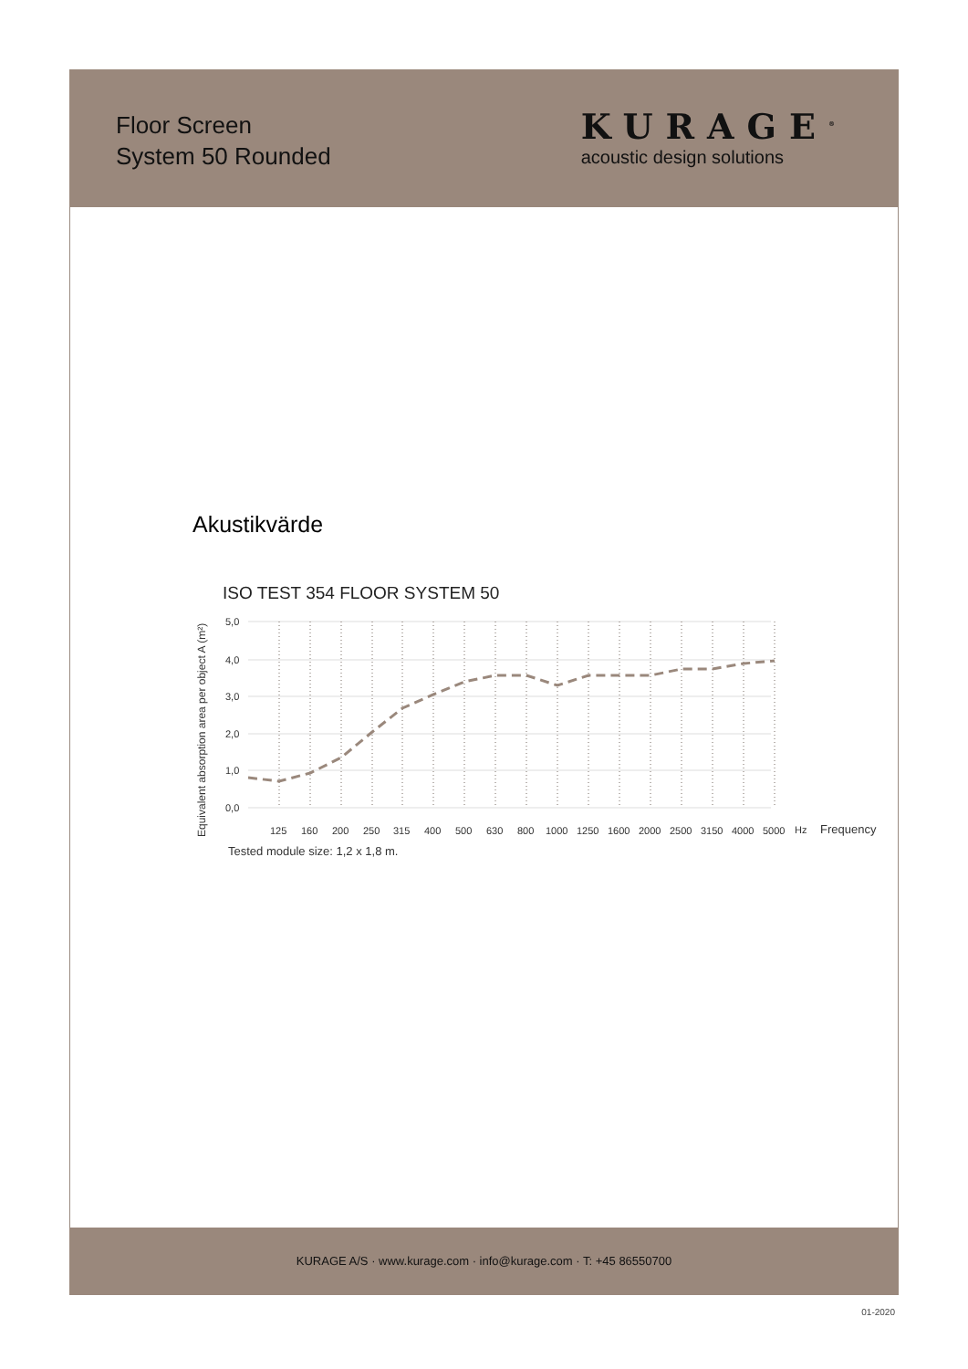Floor Screen
System 50 Rounded
KURAGE<sup>®</sup>
acoustic design solutions
Akustikvärde
ISO TEST 354 FLOOR SYSTEM 50
Equivalent absorption area per object A (m²)
5,0
4,0
3,0
2,0
1,0
0,0
125
160
200
250
315
400
500
630
800
1000
1250
1600
2000
2500
3150
4000
5000
Hz
Frequency
Tested module size: 1,2 x 1,8 m.
KURAGE A/S · www.kurage.com · info@kurage.com · T: +45 86550700
01-2020